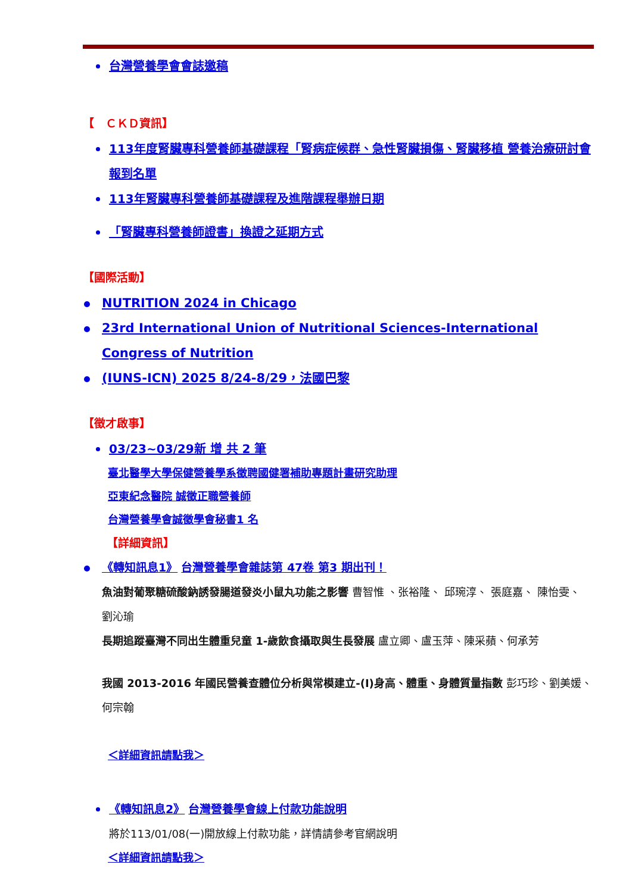台灣營養學會會誌邀稿
【　ＣＫＤ資訊】
113年度腎臟專科營養師基礎課程「腎病症候群、急性腎臟損傷、腎臟移植 營養治療研討會報到名單
113年腎臟專科營養師基礎課程及進階課程舉辦日期
「腎臟專科營養師證書」換證之延期方式
【國際活動】
NUTRITION 2024 in Chicago
23rd International Union of Nutritional Sciences-International Congress of Nutrition
(IUNS-ICN) 2025 8/24-8/29，法國巴黎
【徵才啟事】
03/23~03/29新 增 共 2 筆
臺北醫學大學保健營養學系徵聘國健署補助專題計畫研究助理
亞東紀念醫院 誠徵正職營養師
台灣營養學會誠徵學會秘書1 名
【詳細資訊】
《轉知訊息1》 台灣營養學會雜誌第 47卷 第3 期出刊！
魚油對葡聚糖硫酸鈉誘發腸道發炎小鼠丸功能之影響 曹智惟 、张裕隆、 邱琬淳、 張庭嘉、 陳怡雯、 劉沁瑜
長期追蹤臺灣不同出生體重兒童 1-歲飲食攝取與生長發展 盧立卿、盧玉萍、陳采蘋、何承芳
我國 2013-2016 年國民營養查體位分析與常模建立-(I)身高、體重、身體質量指數 彭巧珍、劉美媛、何宗翰
＜詳細資訊請點我＞
《轉知訊息2》 台灣營養學會線上付款功能說明
將於113/01/08(一)開放線上付款功能，詳情請參考官網說明
＜詳細資訊請點我＞